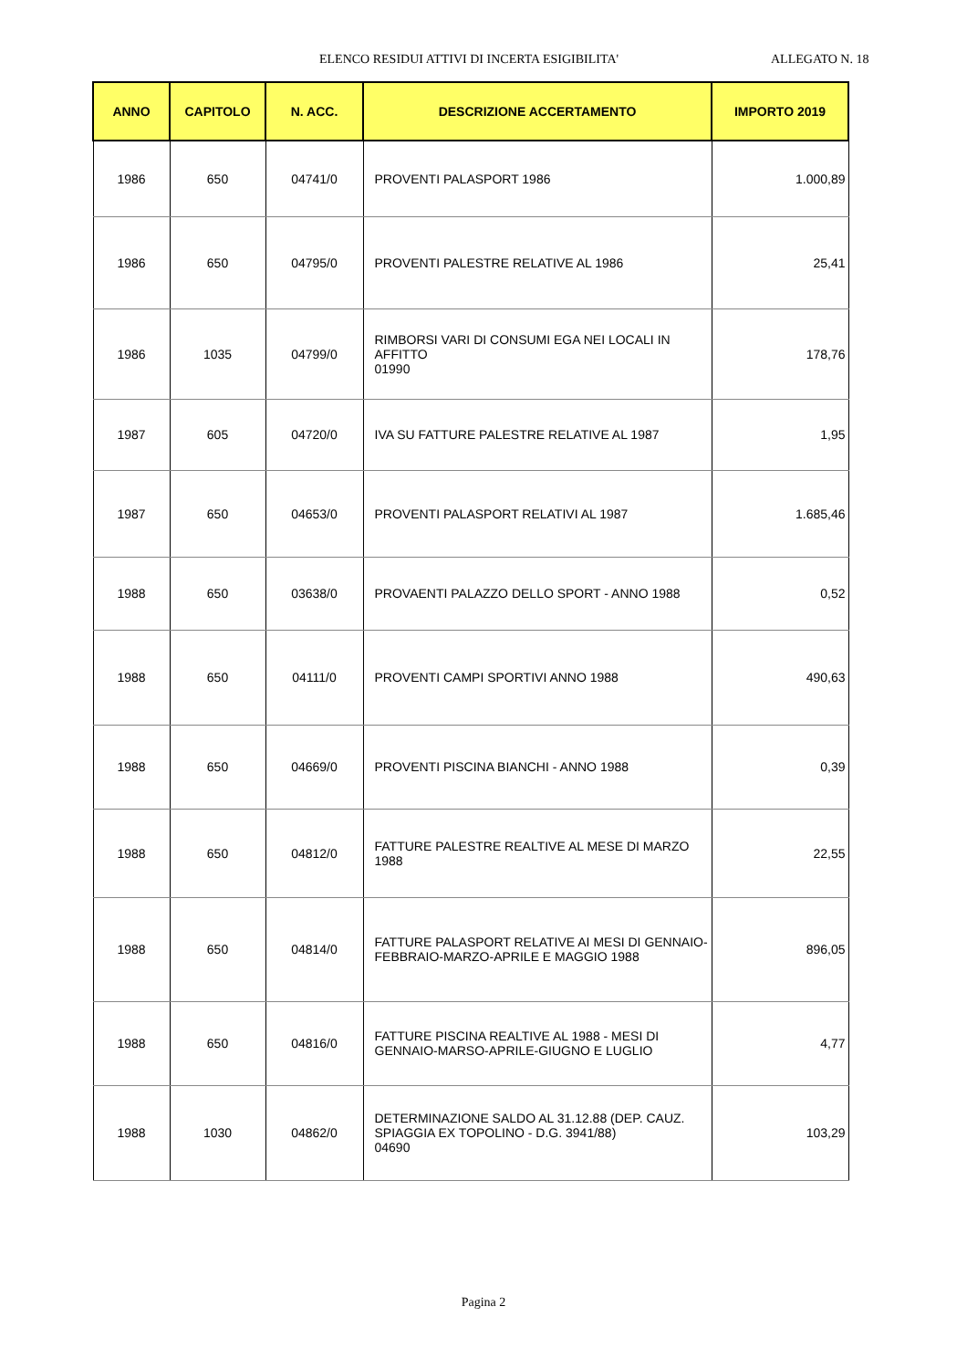ELENCO RESIDUI ATTIVI DI INCERTA ESIGIBILITA' ALLEGATO N. 18
| ANNO | CAPITOLO | N. ACC. | DESCRIZIONE ACCERTAMENTO | IMPORTO 2019 |
| --- | --- | --- | --- | --- |
| 1986 | 650 | 04741/0 | PROVENTI PALASPORT 1986 | 1.000,89 |
| 1986 | 650 | 04795/0 | PROVENTI PALESTRE RELATIVE AL 1986 | 25,41 |
| 1986 | 1035 | 04799/0 | RIMBORSI VARI DI CONSUMI EGA NEI LOCALI IN AFFITTO 01990 | 178,76 |
| 1987 | 605 | 04720/0 | IVA SU FATTURE PALESTRE RELATIVE AL 1987 | 1,95 |
| 1987 | 650 | 04653/0 | PROVENTI PALASPORT RELATIVI AL 1987 | 1.685,46 |
| 1988 | 650 | 03638/0 | PROVAENTI PALAZZO DELLO SPORT - ANNO 1988 | 0,52 |
| 1988 | 650 | 04111/0 | PROVENTI CAMPI SPORTIVI ANNO 1988 | 490,63 |
| 1988 | 650 | 04669/0 | PROVENTI PISCINA BIANCHI - ANNO 1988 | 0,39 |
| 1988 | 650 | 04812/0 | FATTURE PALESTRE REALTIVE AL MESE DI MARZO 1988 | 22,55 |
| 1988 | 650 | 04814/0 | FATTURE PALASPORT RELATIVE AI MESI DI GENNAIO-FEBBRAIO-MARZO-APRILE E MAGGIO 1988 | 896,05 |
| 1988 | 650 | 04816/0 | FATTURE PISCINA REALTIVE AL 1988 - MESI DI GENNAIO-MARSO-APRILE-GIUGNO E LUGLIO | 4,77 |
| 1988 | 1030 | 04862/0 | DETERMINAZIONE SALDO AL 31.12.88 (DEP. CAUZ. SPIAGGIA EX TOPOLINO - D.G. 3941/88) 04690 | 103,29 |
Pagina 2